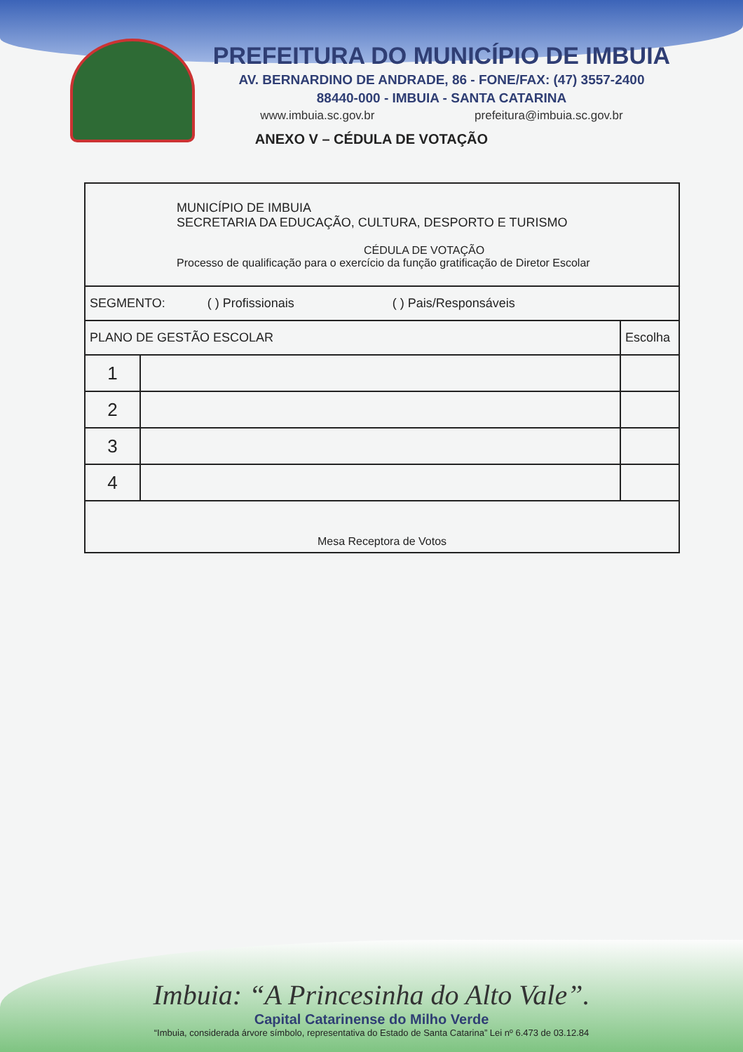PREFEITURA DO MUNICÍPIO DE IMBUIA
AV. BERNARDINO DE ANDRADE, 86 - FONE/FAX: (47) 3557-2400
88440-000 - IMBUIA - SANTA CATARINA
www.imbuia.sc.gov.br prefeitura@imbuia.sc.gov.br
ANEXO V – CÉDULA DE VOTAÇÃO
| MUNICÍPIO DE IMBUIA SECRETARIA DA EDUCAÇÃO, CULTURA, DESPORTO E TURISMO CÉDULA DE VOTAÇÃO Processo de qualificação para o exercício da função gratificação de Diretor Escolar | | |
| SEGMENTO: ( ) Profissionais ( ) Pais/Responsáveis | | |
| PLANO DE GESTÃO ESCOLAR | | Escolha |
| 1 | | |
| 2 | | |
| 3 | | |
| 4 | | |
| Mesa Receptora de Votos | | |
Imbuia: “A Princesinha do Alto Vale”.
Capital Catarinense do Milho Verde
“Imbuia, considerada árvore símbolo, representativa do Estado de Santa Catarina” Lei nº 6.473 de 03.12.84